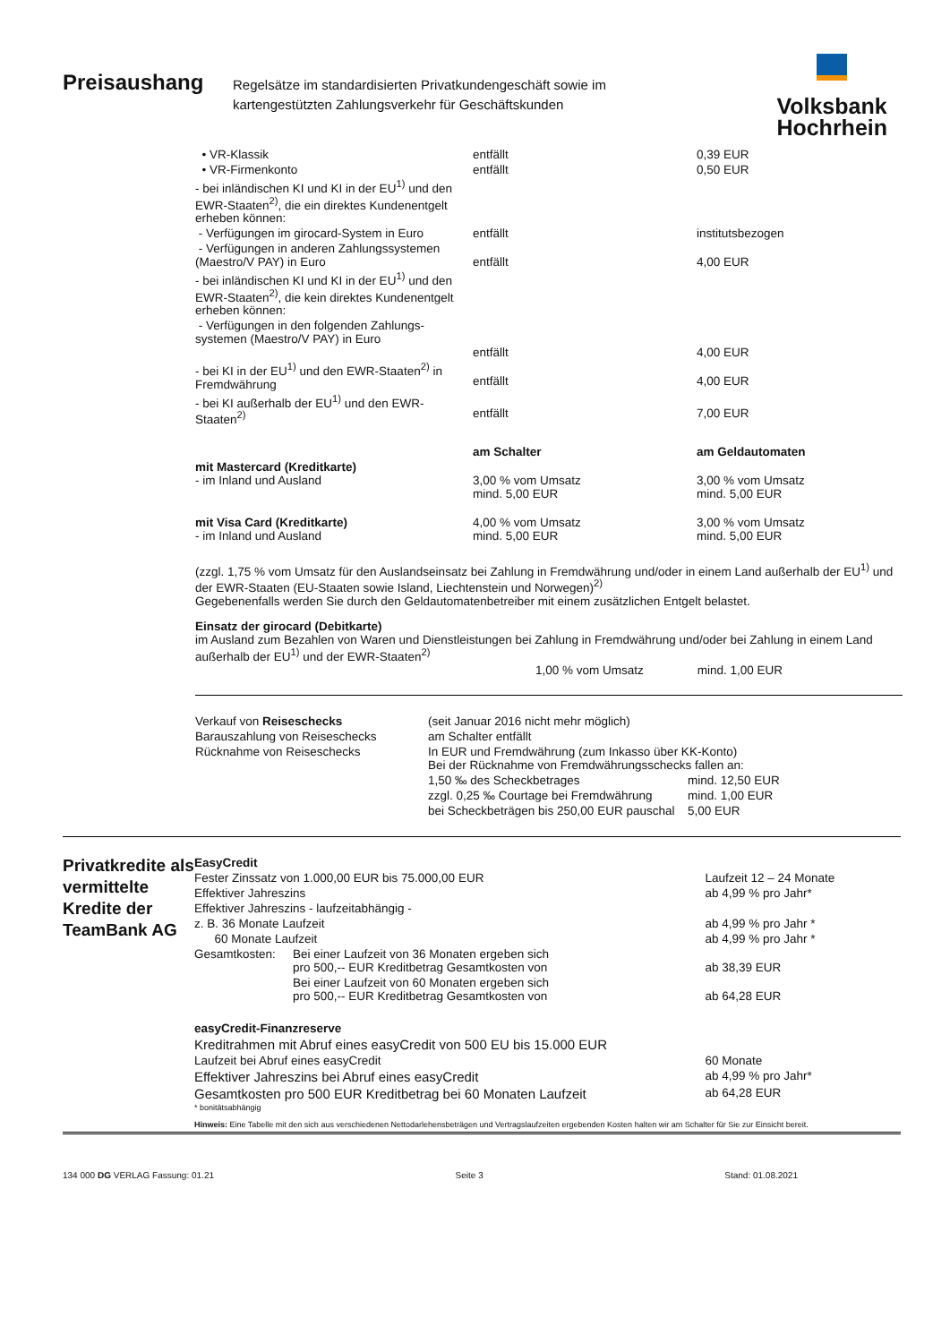Preisaushang
Regelsätze im standardisierten Privatkundengeschäft sowie im kartengestützten Zahlungsverkehr für Geschäftskunden
Volksbank
Hochrhein
| • VR-Klassik | entfällt | 0,39 EUR |
| • VR-Firmenkonto | entfällt | 0,50 EUR |
| - bei inländischen KI und KI in der EU<sup>1)</sup> und den EWR-Staaten<sup>2)</sup>, die ein direktes Kundenentgelt erheben können: | | |
| - Verfügungen im girocard-System in Euro | entfällt | institutsbezogen |
| - Verfügungen in anderen Zahlungssystemen (Maestro/V PAY) in Euro | entfällt | 4,00 EUR |
| - bei inländischen KI und KI in der EU<sup>1)</sup> und den EWR-Staaten<sup>2)</sup>, die kein direktes Kundenentgelt erheben können: | | |
| - Verfügungen in den folgenden Zahlungs-systemen (Maestro/V PAY) in Euro | entfällt | 4,00 EUR |
| - bei KI in der EU<sup>1)</sup> und den EWR-Staaten<sup>2)</sup> in Fremdwährung | entfällt | 4,00 EUR |
| - bei KI außerhalb der EU<sup>1)</sup> und den EWR-Staaten<sup>2)</sup> | entfällt | 7,00 EUR |
| | am Schalter | am Geldautomaten |
| mit Mastercard (Kreditkarte) - im Inland und Ausland | 3,00 % vom Umsatz mind. 5,00 EUR | 3,00 % vom Umsatz mind. 5,00 EUR |
| mit Visa Card (Kreditkarte) - im Inland und Ausland | 4,00 % vom Umsatz mind. 5,00 EUR | 3,00 % vom Umsatz mind. 5,00 EUR |
(zzgl. 1,75 % vom Umsatz für den Auslandseinsatz bei Zahlung in Fremdwährung und/oder in einem Land außerhalb der EU<sup>1)</sup> und der EWR-Staaten (EU-Staaten sowie Island, Liechtenstein und Norwegen)<sup>2)</sup>
Gegebenenfalls werden Sie durch den Geldautomatenbetreiber mit einem zusätzlichen Entgelt belastet.
Einsatz der girocard (Debitkarte)
im Ausland zum Bezahlen von Waren und Dienstleistungen bei Zahlung in Fremdwährung und/oder bei Zahlung in einem Land außerhalb der EU<sup>1)</sup> und der EWR-Staaten<sup>2)</sup>
1,00 % vom Umsatz mind. 1,00 EUR
| Verkauf von Reiseschecks | (seit Januar 2016 nicht mehr möglich) | |
| Barauszahlung von Reiseschecks | am Schalter entfällt | |
| Rücknahme von Reiseschecks | In EUR und Fremdwährung (zum Inkasso über KK-Konto) Bei der Rücknahme von Fremdwährungsschecks fallen an: | |
| | 1,50 ‰ des Scheckbetrages | mind. 12,50 EUR |
| | zzgl. 0,25 ‰ Courtage bei Fremdwährung | mind. 1,00 EUR |
| | bei Scheckbeträgen bis 250,00 EUR pauschal | 5,00 EUR |
Privatkredite als vermittelte Kredite der TeamBank AG
| EasyCredit | | |
| Fester Zinssatz von 1.000,00 EUR bis 75.000,00 EUR | | Laufzeit 12 – 24 Monate |
| Effektiver Jahreszins | | ab 4,99 % pro Jahr* |
| Effektiver Jahreszins - laufzeitabhängig - | | |
| z. B. 36 Monate Laufzeit | | ab 4,99 % pro Jahr * |
| 60 Monate Laufzeit | | ab 4,99 % pro Jahr * |
| Gesamtkosten: | Bei einer Laufzeit von 36 Monaten ergeben sich pro 500,-- EUR Kreditbetrag Gesamtkosten von | ab 38,39 EUR |
| | Bei einer Laufzeit von 60 Monaten ergeben sich pro 500,-- EUR Kreditbetrag Gesamtkosten von | ab 64,28 EUR |
| easyCredit-Finanzreserve | | |
| Kreditrahmen mit Abruf eines easyCredit von 500 EU bis 15.000 EUR | | |
| Laufzeit bei Abruf eines easyCredit | | 60 Monate |
| Effektiver Jahreszins bei Abruf eines easyCredit | | ab 4,99 % pro Jahr* |
| Gesamtkosten pro 500 EUR Kreditbetrag bei 60 Monaten Laufzeit | | ab 64,28 EUR |
| * bonitätsabhängig | | |
| Hinweis: Eine Tabelle mit den sich aus verschiedenen Nettodarlehensbeträgen und Vertragslaufzeiten ergebenden Kosten halten wir am Schalter für Sie zur Einsicht bereit. | | |
134 000 DG VERLAG Fassung: 01.21 Seite 3 Stand: 01.08.2021